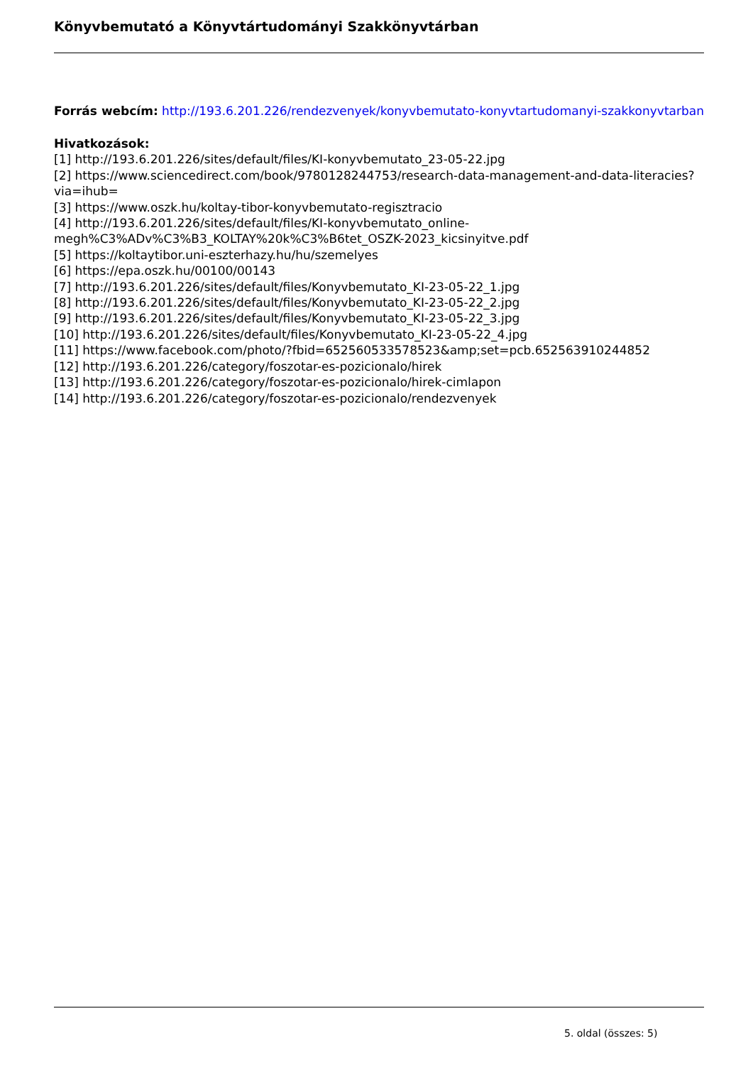Könyvbemutató a Könyvtártudományi Szakkönyvtárban
Forrás webcím: http://193.6.201.226/rendezvenyek/konyvbemutato-konyvtartudomanyi-szakkonyvtarban
Hivatkozások:
[1] http://193.6.201.226/sites/default/files/KI-konyvbemutato_23-05-22.jpg
[2] https://www.sciencedirect.com/book/9780128244753/research-data-management-and-data-literacies?via=ihub=
[3] https://www.oszk.hu/koltay-tibor-konyvbemutato-regisztracio
[4] http://193.6.201.226/sites/default/files/KI-konyvbemutato_online-megh%C3%ADv%C3%B3_KOLTAY%20k%C3%B6tet_OSZK-2023_kicsinyitve.pdf
[5] https://koltaytibor.uni-eszterhazy.hu/hu/szemelyes
[6] https://epa.oszk.hu/00100/00143
[7] http://193.6.201.226/sites/default/files/Konyvbemutato_KI-23-05-22_1.jpg
[8] http://193.6.201.226/sites/default/files/Konyvbemutato_KI-23-05-22_2.jpg
[9] http://193.6.201.226/sites/default/files/Konyvbemutato_KI-23-05-22_3.jpg
[10] http://193.6.201.226/sites/default/files/Konyvbemutato_KI-23-05-22_4.jpg
[11] https://www.facebook.com/photo/?fbid=652560533578523&amp;set=pcb.652563910244852
[12] http://193.6.201.226/category/foszotar-es-pozicionalo/hirek
[13] http://193.6.201.226/category/foszotar-es-pozicionalo/hirek-cimlapon
[14] http://193.6.201.226/category/foszotar-es-pozicionalo/rendezvenyek
5. oldal (összes: 5)